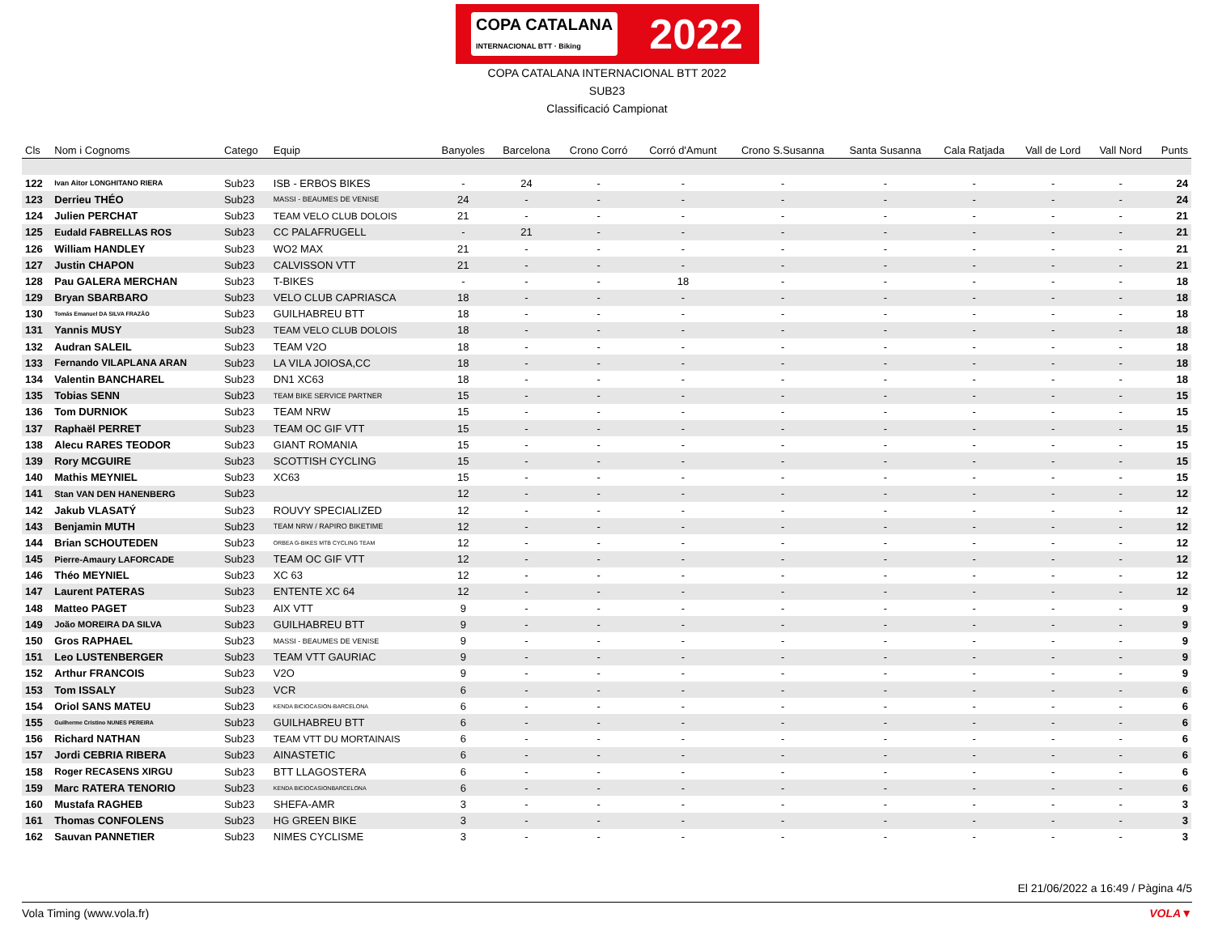COPA CATALANA
INTERNACIONAL BTT · Biking 2022
COPA CATALANA INTERNACIONAL BTT 2022
SUB23
Classificació Campionat
| Cls | Nom i Cognoms | Catego | Equip | Banyoles | Barcelona | Crono Corró | Corró d'Amunt | Crono S.Susanna | Santa Susanna | Cala Ratjada | Vall de Lord | Vall Nord | Punts |
| --- | --- | --- | --- | --- | --- | --- | --- | --- | --- | --- | --- | --- | --- |
| 122 | Ivan Aitor LONGHITANO RIERA | Sub23 | ISB - ERBOS BIKES | - | 24 | - | - | - | - | - | - | - | 24 |
| 123 | Derrieu THÉO | Sub23 | MASSI - BEAUMES DE VENISE | 24 | - | - | - | - | - | - | - | - | 24 |
| 124 | Julien PERCHAT | Sub23 | TEAM VELO CLUB DOLOIS | 21 | - | - | - | - | - | - | - | - | 21 |
| 125 | Eudald FABRELLAS ROS | Sub23 | CC PALAFRUGELL | - | 21 | - | - | - | - | - | - | - | 21 |
| 126 | William HANDLEY | Sub23 | WO2 MAX | 21 | - | - | - | - | - | - | - | - | 21 |
| 127 | Justin CHAPON | Sub23 | CALVISSON VTT | 21 | - | - | - | - | - | - | - | - | 21 |
| 128 | Pau GALERA MERCHAN | Sub23 | T-BIKES | - | - | - | 18 | - | - | - | - | - | 18 |
| 129 | Bryan SBARBARO | Sub23 | VELO CLUB CAPRIASCA | 18 | - | - | - | - | - | - | - | - | 18 |
| 130 | Tomás Emanuel DA SILVA FRAZÃO | Sub23 | GUILHABREU BTT | 18 | - | - | - | - | - | - | - | - | 18 |
| 131 | Yannis MUSY | Sub23 | TEAM VELO CLUB DOLOIS | 18 | - | - | - | - | - | - | - | - | 18 |
| 132 | Audran SALEIL | Sub23 | TEAM V2O | 18 | - | - | - | - | - | - | - | - | 18 |
| 133 | Fernando VILAPLANA ARAN | Sub23 | LA VILA JOIOSA,CC | 18 | - | - | - | - | - | - | - | - | 18 |
| 134 | Valentin BANCHAREL | Sub23 | DN1 XC63 | 18 | - | - | - | - | - | - | - | - | 18 |
| 135 | Tobias SENN | Sub23 | TEAM BIKE SERVICE PARTNER | 15 | - | - | - | - | - | - | - | - | 15 |
| 136 | Tom DURNIOK | Sub23 | TEAM NRW | 15 | - | - | - | - | - | - | - | - | 15 |
| 137 | Raphaël PERRET | Sub23 | TEAM OC GIF VTT | 15 | - | - | - | - | - | - | - | - | 15 |
| 138 | Alecu RARES TEODOR | Sub23 | GIANT ROMANIA | 15 | - | - | - | - | - | - | - | - | 15 |
| 139 | Rory MCGUIRE | Sub23 | SCOTTISH CYCLING | 15 | - | - | - | - | - | - | - | - | 15 |
| 140 | Mathis MEYNIEL | Sub23 | XC63 | 15 | - | - | - | - | - | - | - | - | 15 |
| 141 | Stan VAN DEN HANENBERG | Sub23 | | 12 | - | - | - | - | - | - | - | - | 12 |
| 142 | Jakub VLASATÝ | Sub23 | ROUVY SPECIALIZED | 12 | - | - | - | - | - | - | - | - | 12 |
| 143 | Benjamin MUTH | Sub23 | TEAM NRW / RAPIRO BIKETIME | 12 | - | - | - | - | - | - | - | - | 12 |
| 144 | Brian SCHOUTEDEN | Sub23 | ORBEA G-BIKES MTB CYCLING TEAM | 12 | - | - | - | - | - | - | - | - | 12 |
| 145 | Pierre-Amaury LAFORCADE | Sub23 | TEAM OC GIF VTT | 12 | - | - | - | - | - | - | - | - | 12 |
| 146 | Théo MEYNIEL | Sub23 | XC 63 | 12 | - | - | - | - | - | - | - | - | 12 |
| 147 | Laurent PATERAS | Sub23 | ENTENTE XC 64 | 12 | - | - | - | - | - | - | - | - | 12 |
| 148 | Matteo PAGET | Sub23 | AIX VTT | 9 | - | - | - | - | - | - | - | - | 9 |
| 149 | João MOREIRA DA SILVA | Sub23 | GUILHABREU BTT | 9 | - | - | - | - | - | - | - | - | 9 |
| 150 | Gros RAPHAEL | Sub23 | MASSI - BEAUMES DE VENISE | 9 | - | - | - | - | - | - | - | - | 9 |
| 151 | Leo LUSTENBERGER | Sub23 | TEAM VTT GAURIAC | 9 | - | - | - | - | - | - | - | - | 9 |
| 152 | Arthur FRANCOIS | Sub23 | V2O | 9 | - | - | - | - | - | - | - | - | 9 |
| 153 | Tom ISSALY | Sub23 | VCR | 6 | - | - | - | - | - | - | - | - | 6 |
| 154 | Oriol SANS MATEU | Sub23 | KENDA BICIOCASION-BARCELONA | 6 | - | - | - | - | - | - | - | - | 6 |
| 155 | Guilherme Cristino NUNES PEREIRA | Sub23 | GUILHABREU BTT | 6 | - | - | - | - | - | - | - | - | 6 |
| 156 | Richard NATHAN | Sub23 | TEAM VTT DU MORTAINAIS | 6 | - | - | - | - | - | - | - | - | 6 |
| 157 | Jordi CEBRIA RIBERA | Sub23 | AINASTETIC | 6 | - | - | - | - | - | - | - | - | 6 |
| 158 | Roger RECASENS XIRGU | Sub23 | BTT LLAGOSTERA | 6 | - | - | - | - | - | - | - | - | 6 |
| 159 | Marc RATERA TENORIO | Sub23 | KENDA BICIOCASIONBARCELONA | 6 | - | - | - | - | - | - | - | - | 6 |
| 160 | Mustafa RAGHEB | Sub23 | SHEFA-AMR | 3 | - | - | - | - | - | - | - | - | 3 |
| 161 | Thomas CONFOLENS | Sub23 | HG GREEN BIKE | 3 | - | - | - | - | - | - | - | - | 3 |
| 162 | Sauvan PANNETIER | Sub23 | NIMES CYCLISME | 3 | - | - | - | - | - | - | - | - | 3 |
El 21/06/2022 a 16:49 / Pàgina 4/5
Vola Timing (www.vola.fr) VOLA▼